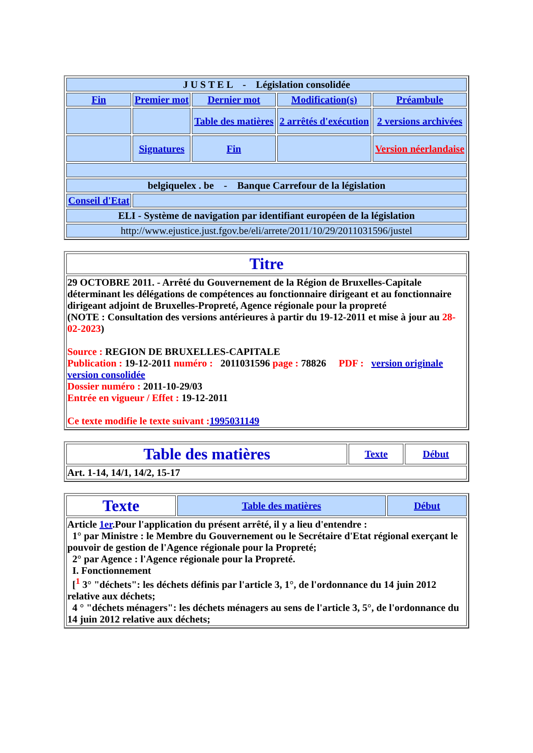| J U S T E L - Législation consolidée | | | | |
| Fin | Premier mot | Dernier mot | Modification(s) | Préambule |
| | | Table des matières | 2 arrêtés d'exécution | 2 versions archivées |
| | Signatures | Fin | | Version néerlandaise |
| belgiquelex . be - Banque Carrefour de la législation | | | | |
| Conseil d'Etat | | | | |
| ELI - Système de navigation par identifiant européen de la législation | | | | |
| http://www.ejustice.just.fgov.be/eli/arrete/2011/10/29/2011031596/justel | | | | |
| Titre |
| 29 OCTOBRE 2011. - Arrêté du Gouvernement de la Région de Bruxelles-Capitale déterminant les délégations de compétences au fonctionnaire dirigeant et au fonctionnaire dirigeant adjoint de Bruxelles-Propreté, Agence régionale pour la propreté (NOTE : Consultation des versions antérieures à partir du 19-12-2011 et mise à jour au 28-02-2023 ) Source : REGION DE BRUXELLES-CAPITALE Publication : 19-12-2011 numéro : 2011031596 page : 78826 PDF : version originale version consolidée Dossier numéro : 2011-10-29/03 Entrée en vigueur / Effet : 19-12-2011 Ce texte modifie le texte suivant : 1995031149 |
| Table des matières | Texte | Début |
| Art. 1-14, 14/1, 14/2, 15-17 | | |
| Texte | Table des matières | Début |
| Article 1er .Pour l'application du présent arrêté, il y a lieu d'entendre : 1° par Ministre : le Membre du Gouvernement ou le Secrétaire d'Etat régional exerçant le pouvoir de gestion de l'Agence régionale pour la Propreté; 2° par Agence : l'Agence régionale pour la Propreté. I. Fonctionnement [<sup>1</sup> 3° "déchets": les déchets définis par l'article 3, 1°, de l'ordonnance du 14 juin 2012 relative aux déchets; 4 ° "déchets ménagers": les déchets ménagers au sens de l'article 3, 5°, de l'ordonnance du 14 juin 2012 relative aux déchets; | | |